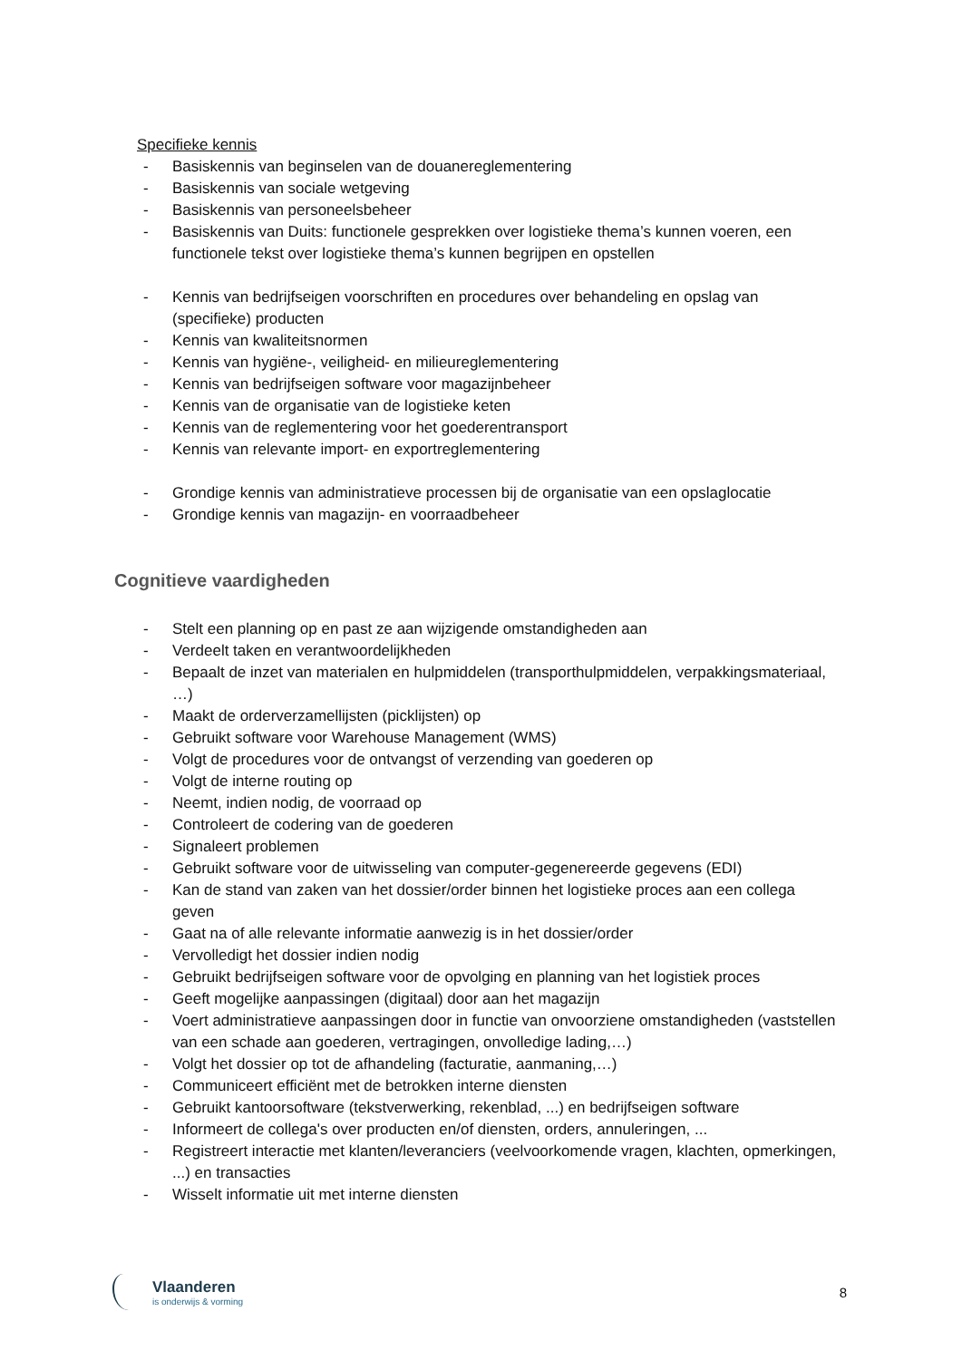Specifieke kennis
- Basiskennis van beginselen van de douanereglementering
- Basiskennis van sociale wetgeving
- Basiskennis van personeelsbeheer
- Basiskennis van Duits: functionele gesprekken over logistieke thema’s kunnen voeren, een functionele tekst over logistieke thema’s kunnen begrijpen en opstellen
- Kennis van bedrijfseigen voorschriften en procedures over behandeling en opslag van (specifieke) producten
- Kennis van kwaliteitsnormen
- Kennis van hygiëne-, veiligheid- en milieureglementering
- Kennis van bedrijfseigen software voor magazijnbeheer
- Kennis van de organisatie van de logistieke keten
- Kennis van de reglementering voor het goederentransport
- Kennis van relevante import- en exportreglementering
- Grondige kennis van administratieve processen bij de organisatie van een opslaglocatie
- Grondige kennis van magazijn- en voorraadbeheer
Cognitieve vaardigheden
- Stelt een planning op en past ze aan wijzigende omstandigheden aan
- Verdeelt taken en verantwoordelijkheden
- Bepaalt de inzet van materialen en hulpmiddelen (transporthulpmiddelen, verpakkingsmateriaal, …)
- Maakt de orderverzamellijsten (picklijsten) op
- Gebruikt software voor Warehouse Management (WMS)
- Volgt de procedures voor de ontvangst of verzending van goederen op
- Volgt de interne routing op
- Neemt, indien nodig, de voorraad op
- Controleert de codering van de goederen
- Signaleert problemen
- Gebruikt software voor de uitwisseling van computer-gegenereerde gegevens (EDI)
- Kan de stand van zaken van het dossier/order binnen het logistieke proces aan een collega geven
- Gaat na of alle relevante informatie aanwezig is in het dossier/order
- Vervolledigt het dossier indien nodig
- Gebruikt bedrijfseigen software voor de opvolging en planning van het logistiek proces
- Geeft mogelijke aanpassingen (digitaal) door aan het magazijn
- Voert administratieve aanpassingen door in functie van onvoorziene omstandigheden (vaststellen van een schade aan goederen, vertragingen, onvolledige lading,…)
- Volgt het dossier op tot de afhandeling (facturatie, aanmaning,…)
- Communiceert efficiënt met de betrokken interne diensten
- Gebruikt kantoorsoftware (tekstverwerking, rekenblad, ...) en bedrijfseigen software
- Informeert de collega's over producten en/of diensten, orders, annuleringen, ...
- Registreert interactie met klanten/leveranciers (veelvoorkomende vragen, klachten, opmerkingen, ...) en transacties
- Wisselt informatie uit met interne diensten
Vlaanderen
is onderwijs & vorming
8